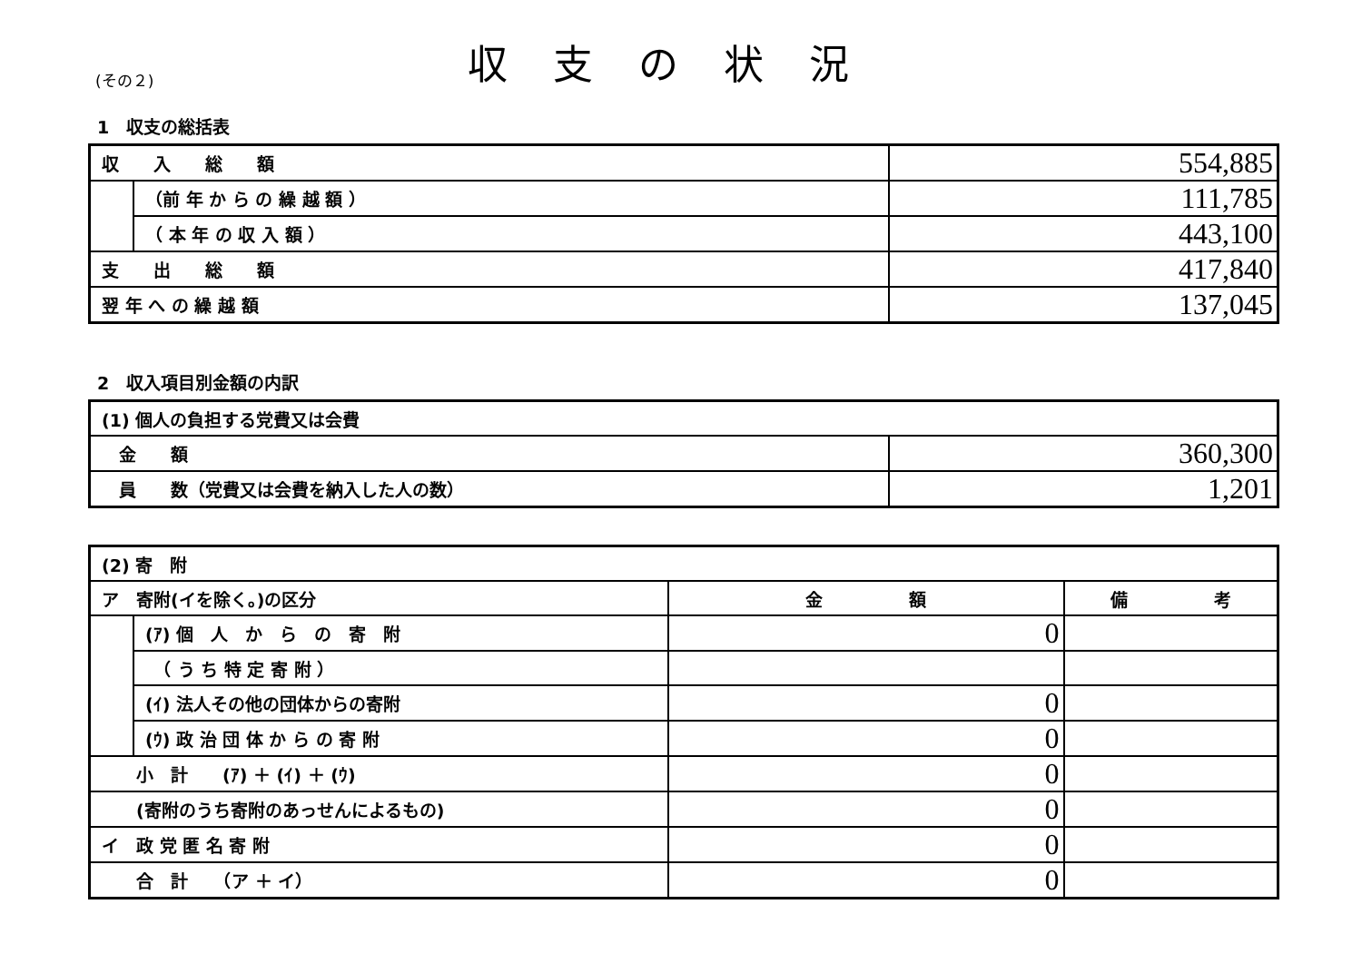(その２)
収支の状況
1　収支の総括表
| 収 入 総 額 | | 554,885 |
| | （前 年 か ら の 繰 越 額 ） | 111,785 |
| | （ 本 年 の 収 入 額 ） | 443,100 |
| 支 出 総 額 | | 417,840 |
| 翌 年 へ の 繰 越 額 | | 137,045 |
2　収入項目別金額の内訳
| (1) 個人の負担する党費又は会費 | |
| 金 額 | 360,300 |
| 員 数（党費又は会費を納入した人の数） | 1,201 |
| (2) 寄 附 | | | |
| ア 寄附(イを除く。)の区分 | | 金 額 | 備 考 |
| | (ｱ) 個 人 か ら の 寄 附 | 0 | |
| | （ う ち 特 定 寄 附 ） | | |
| | (ｲ) 法人その他の団体からの寄附 | 0 | |
| | (ｳ) 政 治 団 体 か ら の 寄 附 | 0 | |
| 小 計 (ｱ) ＋ (ｲ) ＋ (ｳ) | | 0 | |
| (寄附のうち寄附のあっせんによるもの) | | 0 | |
| イ 政 党 匿 名 寄 附 | | 0 | |
| 合 計 （ア ＋ イ） | | 0 | |